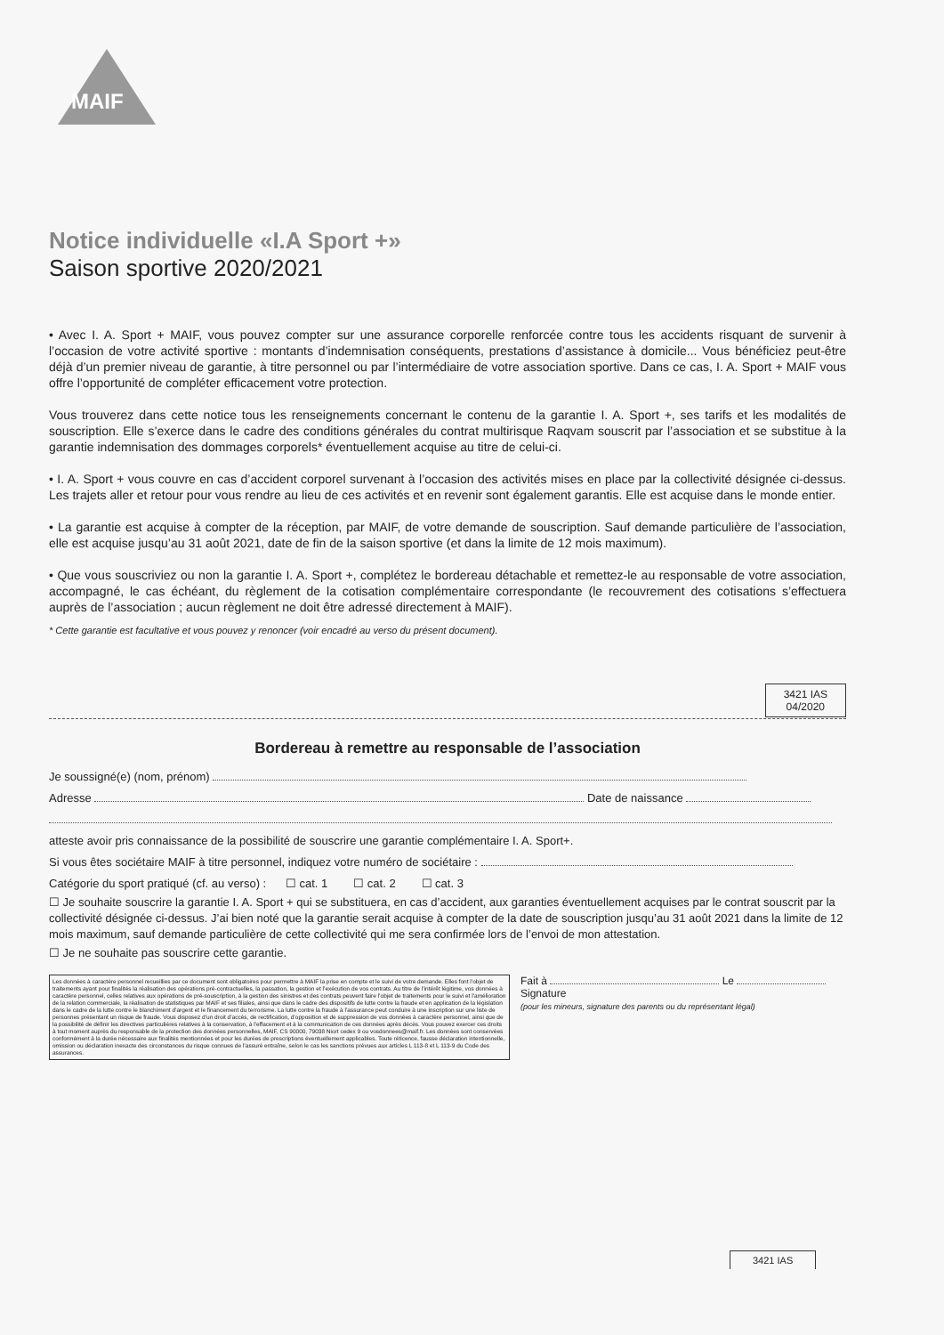MAIF
Notice individuelle «I.A Sport +»
Saison sportive 2020/2021
• Avec I. A. Sport + MAIF, vous pouvez compter sur une assurance corporelle renforcée contre tous les accidents risquant de survenir à l’occasion de votre activité sportive : montants d’indemnisation conséquents, prestations d’assistance à domicile... Vous bénéficiez peut-être déjà d’un premier niveau de garantie, à titre personnel ou par l’intermédiaire de votre association sportive. Dans ce cas, I. A. Sport + MAIF vous offre l’opportunité de compléter efficacement votre protection.
Vous trouverez dans cette notice tous les renseignements concernant le contenu de la garantie I. A. Sport +, ses tarifs et les modalités de souscription. Elle s’exerce dans le cadre des conditions générales du contrat multirisque Raqvam souscrit par l’association et se substitue à la garantie indemnisation des dommages corporels* éventuellement acquise au titre de celui-ci.
• I. A. Sport + vous couvre en cas d’accident corporel survenant à l’occasion des activités mises en place par la collectivité désignée ci-dessus. Les trajets aller et retour pour vous rendre au lieu de ces activités et en revenir sont également garantis. Elle est acquise dans le monde entier.
• La garantie est acquise à compter de la réception, par MAIF, de votre demande de souscription. Sauf demande particulière de l’association, elle est acquise jusqu’au 31 août 2021, date de fin de la saison sportive (et dans la limite de 12 mois maximum).
• Que vous souscriviez ou non la garantie I. A. Sport +, complétez le bordereau détachable et remettez-le au responsable de votre association, accompagné, le cas échéant, du règlement de la cotisation complémentaire correspondante (le recouvrement des cotisations s’effectuera auprès de l’association ; aucun règlement ne doit être adressé directement à MAIF).
* Cette garantie est facultative et vous pouvez y renoncer (voir encadré au verso du présent document).
3421 IAS
04/2020
Bordereau à remettre au responsable de l’association
Je soussigné(e) (nom, prénom)
Adresse Date de naissance
atteste avoir pris connaissance de la possibilité de souscrire une garantie complémentaire I. A. Sport+.
Si vous êtes sociétaire MAIF à titre personnel, indiquez votre numéro de sociétaire :
Catégorie du sport pratiqué (cf. au verso) : ☐ cat. 1 ☐ cat. 2 ☐ cat. 3
☐ Je souhaite souscrire la garantie I. A. Sport + qui se substituera, en cas d’accident, aux garanties éventuellement acquises par le contrat souscrit par la collectivité désignée ci-dessus. J’ai bien noté que la garantie serait acquise à compter de la date de souscription jusqu’au 31 août 2021 dans la limite de 12 mois maximum, sauf demande particulière de cette collectivité qui me sera confirmée lors de l’envoi de mon attestation.
☐ Je ne souhaite pas souscrire cette garantie.
Les données à caractère personnel recueillies par ce document sont obligatoires pour permettre à MAIF la prise en compte et le suivi de votre demande. Elles font l’objet de traitements ayant pour finalités la réalisation des opérations pré-contractuelles, la passation, la gestion et l’exécution de vos contrats. Au titre de l’intérêt légitime, vos données à caractère personnel, celles relatives aux opérations de pré-souscription, à la gestion des sinistres et des contrats peuvent faire l’objet de traitements pour le suivi et l’amélioration de la relation commerciale, la réalisation de statistiques par MAIF et ses filiales, ainsi que dans le cadre des dispositifs de lutte contre la fraude et en application de la législation dans le cadre de la lutte contre le blanchiment d’argent et le financement du terrorisme. La lutte contre la fraude à l’assurance peut conduire à une inscription sur une liste de personnes présentant un risque de fraude. Vous disposez d’un droit d’accès, de rectification, d’opposition et de suppression de vos données à caractère personnel, ainsi que de la possibilité de définir les directives particulières relatives à la conservation, à l’effacement et à la communication de ces données après décès. Vous pouvez exercer ces droits à tout moment auprès du responsable de la protection des données personnelles, MAIF, CS 90000, 79038 Niort cedex 9 ou vosdonnees@maif.fr. Les données sont conservées conformément à la durée nécessaire aux finalités mentionnées et pour les durées de prescriptions éventuellement applicables. Toute réticence, fausse déclaration intentionnelle, omission ou déclaration inexacte des circonstances du risque connues de l’assuré entraîne, selon le cas les sanctions prévues aux articles L 113-8 et L 113-9 du Code des assurances.
Fait à Le
Signature
(pour les mineurs, signature des parents ou du représentant légal)
3421 IAS